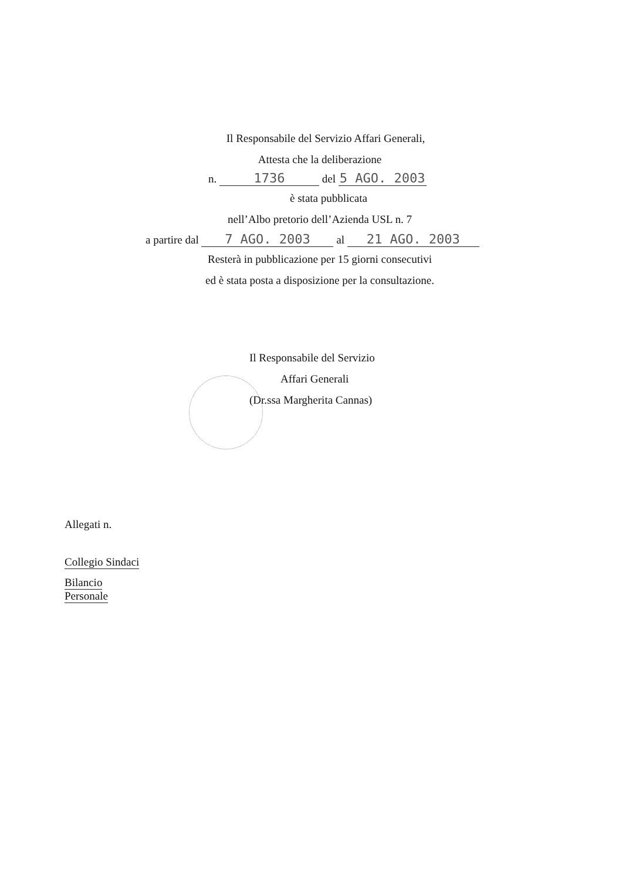Il Responsabile del Servizio Affari Generali,
Attesta che la deliberazione
n. 1736 del 5 AGO. 2003
è stata pubblicata
nell’Albo pretorio dell’Azienda USL n. 7
a partire dal 7 AGO. 2003 al 21 AGO. 2003
Resterà in pubblicazione per 15 giorni consecutivi
ed è stata posta a disposizione per la consultazione.
Il Responsabile del Servizio
Affari Generali
(Dr.ssa Margherita Cannas)
Allegati n.
Collegio Sindaci
Bilancio
Personale